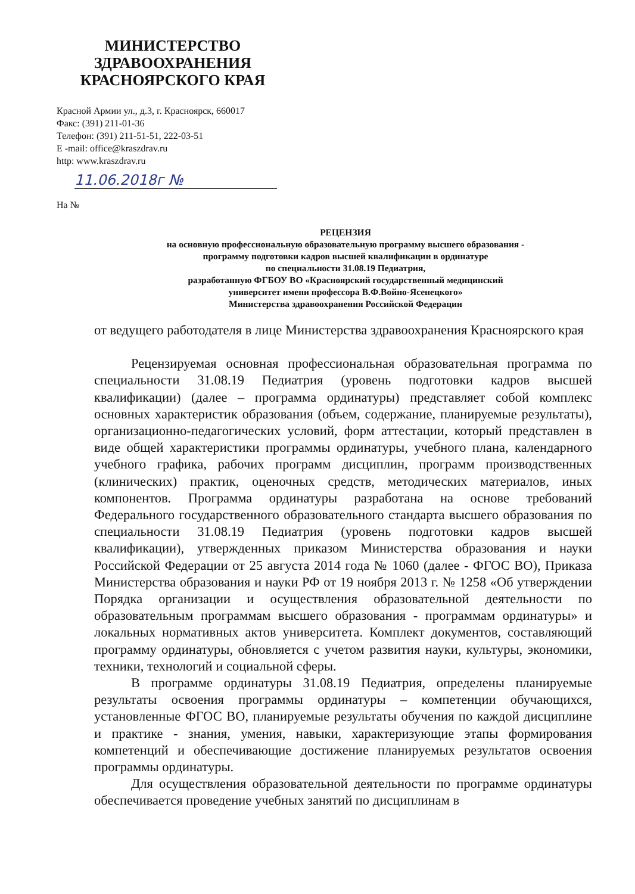МИНИСТЕРСТВО
ЗДРАВООХРАНЕНИЯ
КРАСНОЯРСКОГО КРАЯ
Красной Армии ул., д.3, г. Красноярск, 660017
Факс: (391) 211-01-36
Телефон: (391) 211-51-51, 222-03-51
E -mail: office@kraszdrav.ru
http: www.kraszdrav.ru
11.06.2018г №
На №
РЕЦЕНЗИЯ
на основную профессиональную образовательную программу высшего образования -
программу подготовки кадров высшей квалификации в ординатуре
по специальности 31.08.19 Педиатрия,
разработанную ФГБОУ ВО «Красноярский государственный медицинский
университет имени профессора В.Ф.Войно-Ясенецкого»
Министерства здравоохранения Российской Федерации
от ведущего работодателя в лице Министерства здравоохранения Красноярского края
Рецензируемая основная профессиональная образовательная программа по специальности 31.08.19 Педиатрия (уровень подготовки кадров высшей квалификации) (далее – программа ординатуры) представляет собой комплекс основных характеристик образования (объем, содержание, планируемые результаты), организационно-педагогических условий, форм аттестации, который представлен в виде общей характеристики программы ординатуры, учебного плана, календарного учебного графика, рабочих программ дисциплин, программ производственных (клинических) практик, оценочных средств, методических материалов, иных компонентов. Программа ординатуры разработана на основе требований Федерального государственного образовательного стандарта высшего образования по специальности 31.08.19 Педиатрия (уровень подготовки кадров высшей квалификации), утвержденных приказом Министерства образования и науки Российской Федерации от 25 августа 2014 года № 1060 (далее - ФГОС ВО), Приказа Министерства образования и науки РФ от 19 ноября 2013 г. № 1258 «Об утверждении Порядка организации и осуществления образовательной деятельности по образовательным программам высшего образования - программам ординатуры» и локальных нормативных актов университета. Комплект документов, составляющий программу ординатуры, обновляется с учетом развития науки, культуры, экономики, техники, технологий и социальной сферы.
В программе ординатуры 31.08.19 Педиатрия, определены планируемые результаты освоения программы ординатуры – компетенции обучающихся, установленные ФГОС ВО, планируемые результаты обучения по каждой дисциплине и практике - знания, умения, навыки, характеризующие этапы формирования компетенций и обеспечивающие достижение планируемых результатов освоения программы ординатуры.
Для осуществления образовательной деятельности по программе ординатуры обеспечивается проведение учебных занятий по дисциплинам в